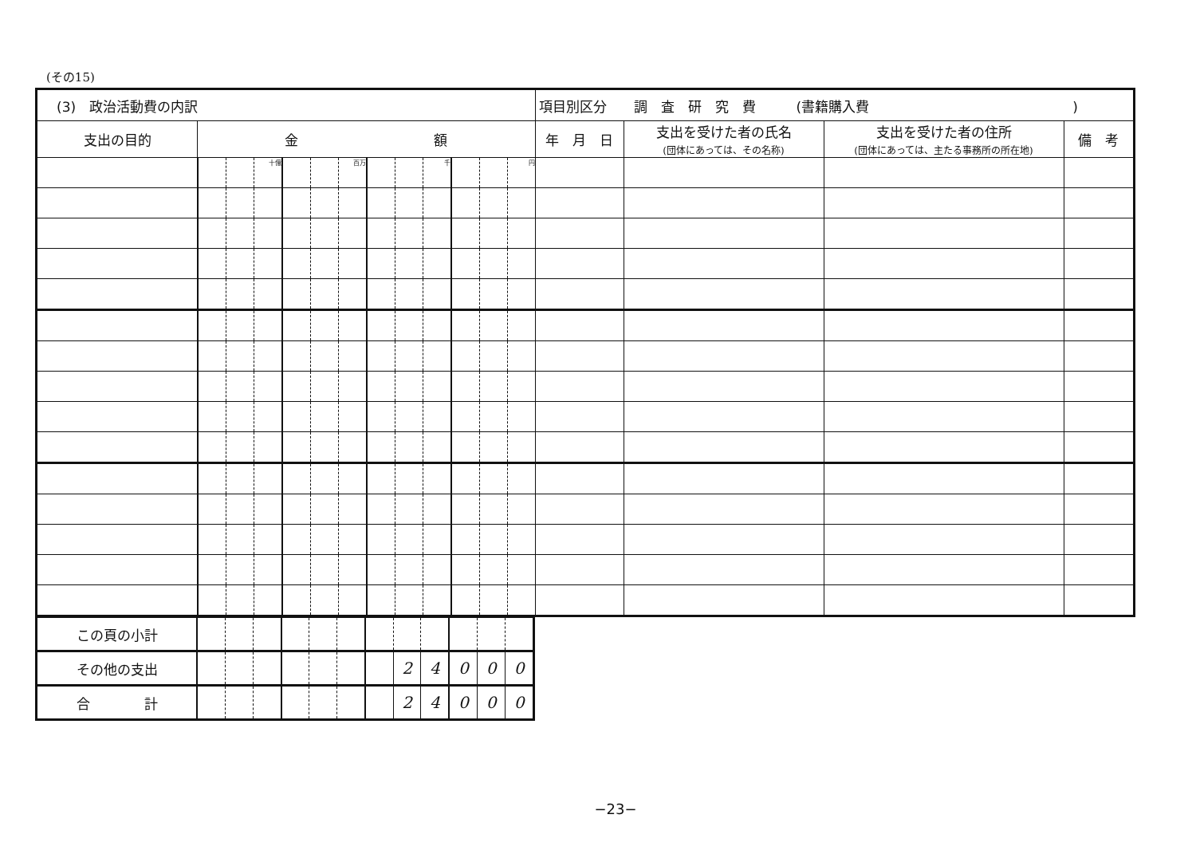(その15)
| (3) 政治活動費の内訳 | | | | | | | | | | | | | 項目別区分 調 査 研 究 費 (書籍購入費 ) | | | |
| 支出の目的 | 金 額 | | | | | | | | | | | | 年 月 日 | 支出を受けた者の氏名 (団体にあっては、その名称) | 支出を受けた者の住所 (団体にあっては、主たる事務所の所在地) | 備 考 |
| | | | 十億 | | | 百万 | | | 千 | | | 円 | | | | |
| この頁の小計 | | | | | | | | | | | | |
| その他の支出 | | | | | | | | 2 | 4 | 0 | 0 | 0 |
| 合 計 | | | | | | | | 2 | 4 | 0 | 0 | 0 |
−23−